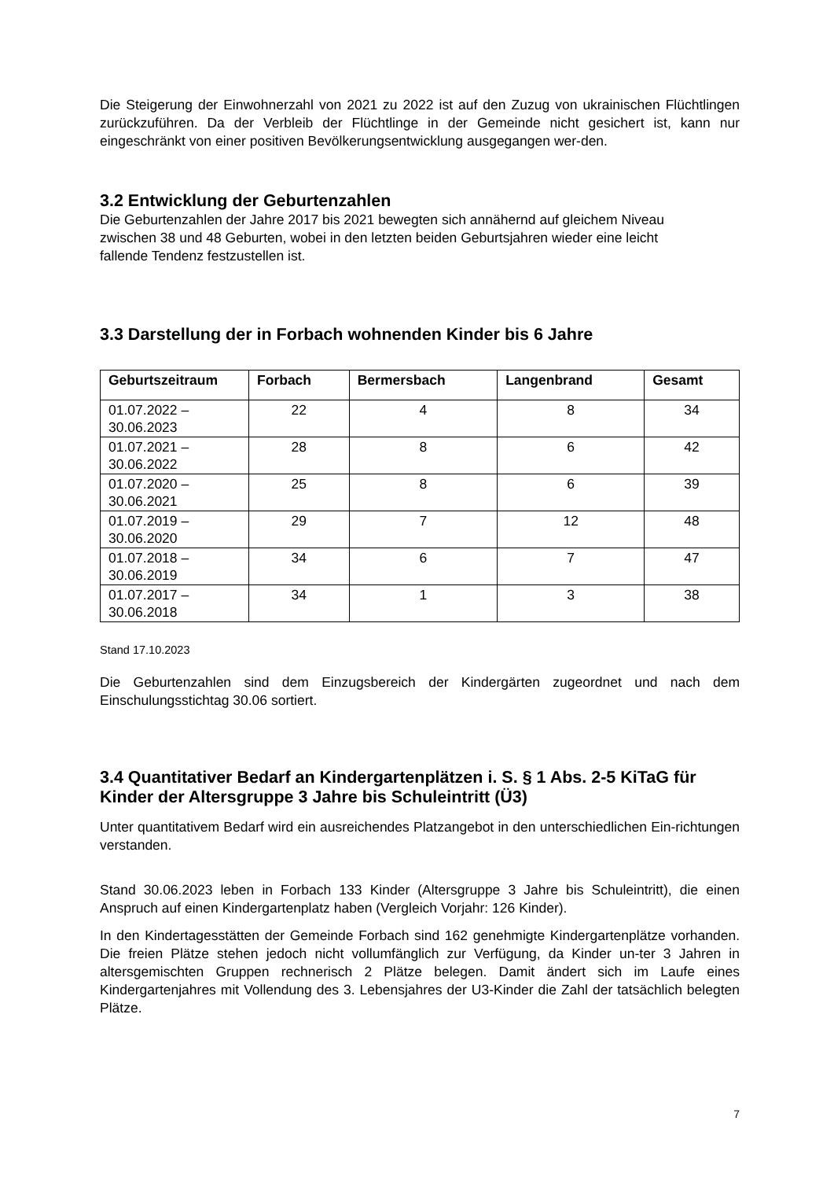Die Steigerung der Einwohnerzahl von 2021 zu 2022 ist auf den Zuzug von ukrainischen Flüchtlingen zurückzuführen. Da der Verbleib der Flüchtlinge in der Gemeinde nicht gesichert ist, kann nur eingeschränkt von einer positiven Bevölkerungsentwicklung ausgegangen wer-den.
3.2 Entwicklung der Geburtenzahlen
Die Geburtenzahlen der Jahre 2017 bis 2021 bewegten sich annähernd auf gleichem Niveau
zwischen 38 und 48 Geburten, wobei in den letzten beiden Geburtsjahren wieder eine leicht
fallende Tendenz festzustellen ist.
3.3 Darstellung der in Forbach wohnenden Kinder bis 6 Jahre
| Geburtszeitraum | Forbach | Bermersbach | Langenbrand | Gesamt |
| --- | --- | --- | --- | --- |
| 01.07.2022 – 30.06.2023 | 22 | 4 | 8 | 34 |
| 01.07.2021 – 30.06.2022 | 28 | 8 | 6 | 42 |
| 01.07.2020 – 30.06.2021 | 25 | 8 | 6 | 39 |
| 01.07.2019 – 30.06.2020 | 29 | 7 | 12 | 48 |
| 01.07.2018 – 30.06.2019 | 34 | 6 | 7 | 47 |
| 01.07.2017 – 30.06.2018 | 34 | 1 | 3 | 38 |
Stand 17.10.2023
Die Geburtenzahlen sind dem Einzugsbereich der Kindergärten zugeordnet und nach dem Einschulungsstichtag 30.06 sortiert.
3.4 Quantitativer Bedarf an Kindergartenplätzen i. S. § 1 Abs. 2-5 KiTaG für Kinder der Altersgruppe 3 Jahre bis Schuleintritt (Ü3)
Unter quantitativem Bedarf wird ein ausreichendes Platzangebot in den unterschiedlichen Ein-richtungen verstanden.
Stand 30.06.2023 leben in Forbach 133 Kinder (Altersgruppe 3 Jahre bis Schuleintritt), die einen Anspruch auf einen Kindergartenplatz haben (Vergleich Vorjahr: 126 Kinder).
In den Kindertagesstätten der Gemeinde Forbach sind 162 genehmigte Kindergartenplätze vorhanden. Die freien Plätze stehen jedoch nicht vollumfänglich zur Verfügung, da Kinder un-ter 3 Jahren in altersgemischten Gruppen rechnerisch 2 Plätze belegen. Damit ändert sich im Laufe eines Kindergartenjahres mit Vollendung des 3. Lebensjahres der U3-Kinder die Zahl der tatsächlich belegten Plätze.
7